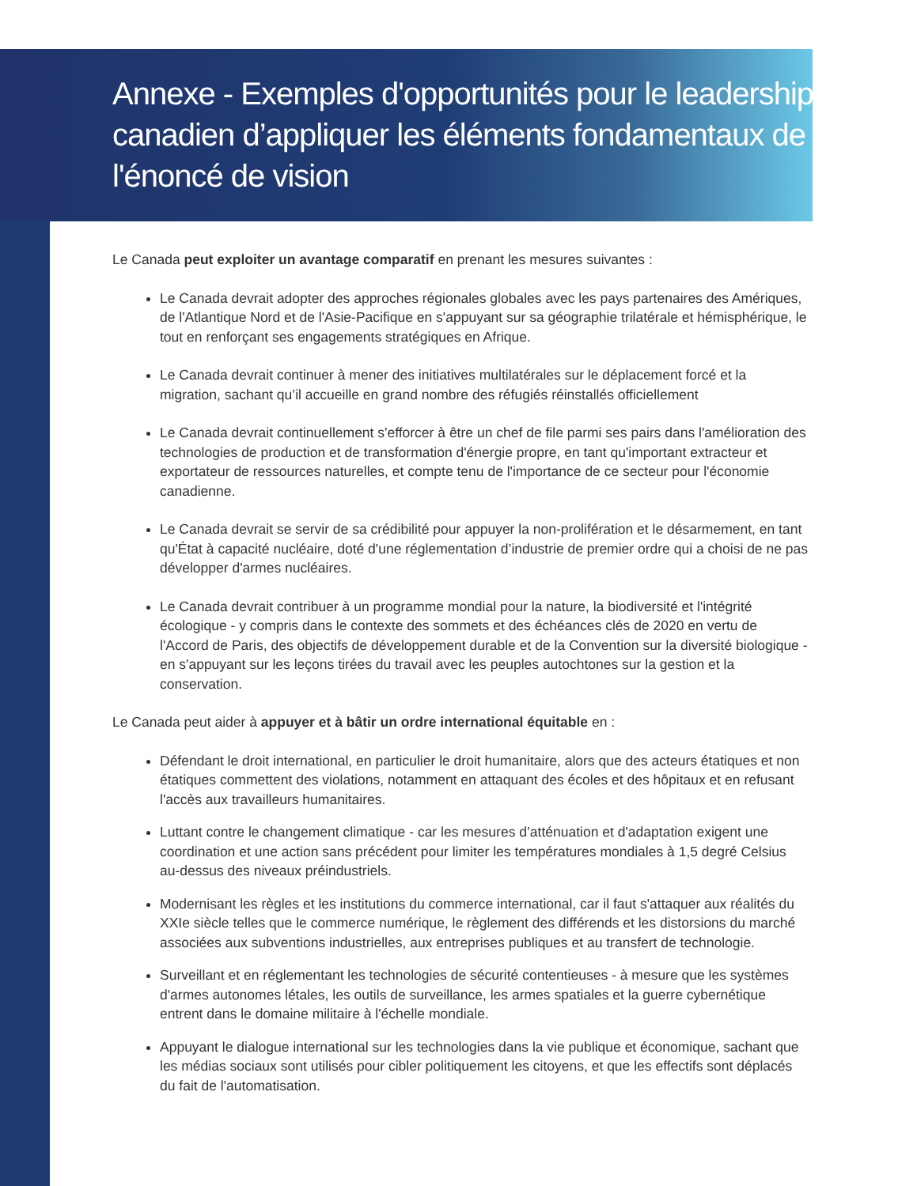Annexe - Exemples d'opportunités pour le leadership canadien d’appliquer les éléments fondamentaux de l'énoncé de vision
Le Canada peut exploiter un avantage comparatif en prenant les mesures suivantes :
Le Canada devrait adopter des approches régionales globales avec les pays partenaires des Amériques, de l'Atlantique Nord et de l'Asie-Pacifique en s'appuyant sur sa géographie trilatérale et hémisphérique, le tout en renforçant ses engagements stratégiques en Afrique.
Le Canada devrait continuer à mener des initiatives multilatérales sur le déplacement forcé et la migration, sachant qu’il accueille en grand nombre des réfugiés réinstallés officiellement
Le Canada devrait continuellement s'efforcer à être un chef de file parmi ses pairs dans l'amélioration des technologies de production et de transformation d'énergie propre, en tant qu'important extracteur et exportateur de ressources naturelles, et compte tenu de l'importance de ce secteur pour l'économie canadienne.
Le Canada devrait se servir de sa crédibilité pour appuyer la non-prolifération et le désarmement, en tant qu'État à capacité nucléaire, doté d'une réglementation d’industrie de premier ordre qui a choisi de ne pas développer d'armes nucléaires.
Le Canada devrait contribuer à un programme mondial pour la nature, la biodiversité et l'intégrité écologique - y compris dans le contexte des sommets et des échéances clés de 2020 en vertu de l'Accord de Paris, des objectifs de développement durable et de la Convention sur la diversité biologique - en s'appuyant sur les leçons tirées du travail avec les peuples autochtones sur la gestion et la conservation.
Le Canada peut aider à appuyer et à bâtir un ordre international équitable en :
Défendant le droit international, en particulier le droit humanitaire, alors que des acteurs étatiques et non étatiques commettent des violations, notamment en attaquant des écoles et des hôpitaux et en refusant l'accès aux travailleurs humanitaires.
Luttant contre le changement climatique - car les mesures d’atténuation et d'adaptation exigent une coordination et une action sans précédent pour limiter les températures mondiales à 1,5 degré Celsius au-dessus des niveaux préindustriels.
Modernisant les règles et les institutions du commerce international, car il faut s'attaquer aux réalités du XXIe siècle telles que le commerce numérique, le règlement des différends et les distorsions du marché associées aux subventions industrielles, aux entreprises publiques et au transfert de technologie.
Surveillant et en réglementant les technologies de sécurité contentieuses - à mesure que les systèmes d'armes autonomes létales, les outils de surveillance, les armes spatiales et la guerre cybernétique entrent dans le domaine militaire à l'échelle mondiale.
Appuyant le dialogue international sur les technologies dans la vie publique et économique, sachant que les médias sociaux sont utilisés pour cibler politiquement les citoyens, et que les effectifs sont déplacés du fait de l'automatisation.